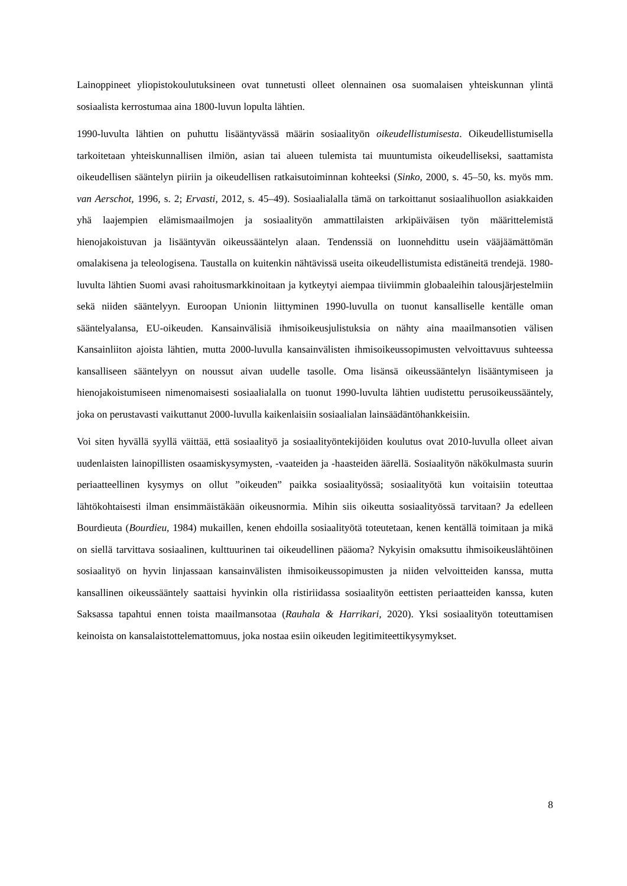Lainoppineet yliopistokoulutuksineen ovat tunnetusti olleet olennainen osa suomalaisen yhteiskunnan ylintä sosiaalista kerrostumaa aina 1800-luvun lopulta lähtien.
1990-luvulta lähtien on puhuttu lisääntyvässä määrin sosiaalityön oikeudellistumisesta. Oikeudellistumisella tarkoitetaan yhteiskunnallisen ilmiön, asian tai alueen tulemista tai muuntumista oikeudelliseksi, saattamista oikeudellisen sääntelyn piiriin ja oikeudellisen ratkaisutoiminnan kohteeksi (Sinko, 2000, s. 45–50, ks. myös mm. van Aerschot, 1996, s. 2; Ervasti, 2012, s. 45–49). Sosiaalialalla tämä on tarkoittanut sosiaalihuollon asiakkaiden yhä laajempien elämismaailmojen ja sosiaalityön ammattilaisten arkipäiväisen työn määrittelemistä hienojakoistuvan ja lisääntyvän oikeussääntelyn alaan. Tendenssiä on luonnehdittu usein vääjäämättömän omalakisena ja teleologisena. Taustalla on kuitenkin nähtävissä useita oikeudellistumista edistäneitä trendejä. 1980-luvulta lähtien Suomi avasi rahoitusmarkkinoitaan ja kytkeytyi aiempaa tiiviimmin globaaleihin talousjärjestelmiin sekä niiden sääntelyyn. Euroopan Unionin liittyminen 1990-luvulla on tuonut kansalliselle kentälle oman sääntelyalansa, EU-oikeuden. Kansainvälisiä ihmisoikeusjulistuksia on nähty aina maailmansotien välisen Kansainliiton ajoista lähtien, mutta 2000-luvulla kansainvälisten ihmisoikeussopimusten velvoittavuus suhteessa kansalliseen sääntelyyn on noussut aivan uudelle tasolle. Oma lisänsä oikeussääntelyn lisääntymiseen ja hienojakoistumiseen nimenomaisesti sosiaalialalla on tuonut 1990-luvulta lähtien uudistettu perusoikeussääntely, joka on perustavasti vaikuttanut 2000-luvulla kaikenlaisiin sosiaalialan lainsäädäntöhankkeisiin.
Voi siten hyvällä syyllä väittää, että sosiaalityö ja sosiaalityöntekijöiden koulutus ovat 2010-luvulla olleet aivan uudenlaisten lainopillisten osaamiskysymysten, -vaateiden ja -haasteiden äärellä. Sosiaalityön näkökulmasta suurin periaatteellinen kysymys on ollut ”oikeuden” paikka sosiaalityössä; sosiaalityötä kun voitaisiin toteuttaa lähtökohtaisesti ilman ensimmäistäkään oikeusnormia. Mihin siis oikeutta sosiaalityössä tarvitaan? Ja edelleen Bourdieuta (Bourdieu, 1984) mukaillen, kenen ehdoilla sosiaalityötä toteutetaan, kenen kentällä toimitaan ja mikä on siellä tarvittava sosiaalinen, kulttuurinen tai oikeudellinen pääoma? Nykyisin omaksuttu ihmisoikeuslähtöinen sosiaalityö on hyvin linjassaan kansainvälisten ihmisoikeussopimusten ja niiden velvoitteiden kanssa, mutta kansallinen oikeussääntely saattaisi hyvinkin olla ristiriidassa sosiaalityön eettisten periaatteiden kanssa, kuten Saksassa tapahtui ennen toista maailmansotaa (Rauhala & Harrikari, 2020). Yksi sosiaalityön toteuttamisen keinoista on kansalaistottelemattomuus, joka nostaa esiin oikeuden legitimiteettikysymykset.
8